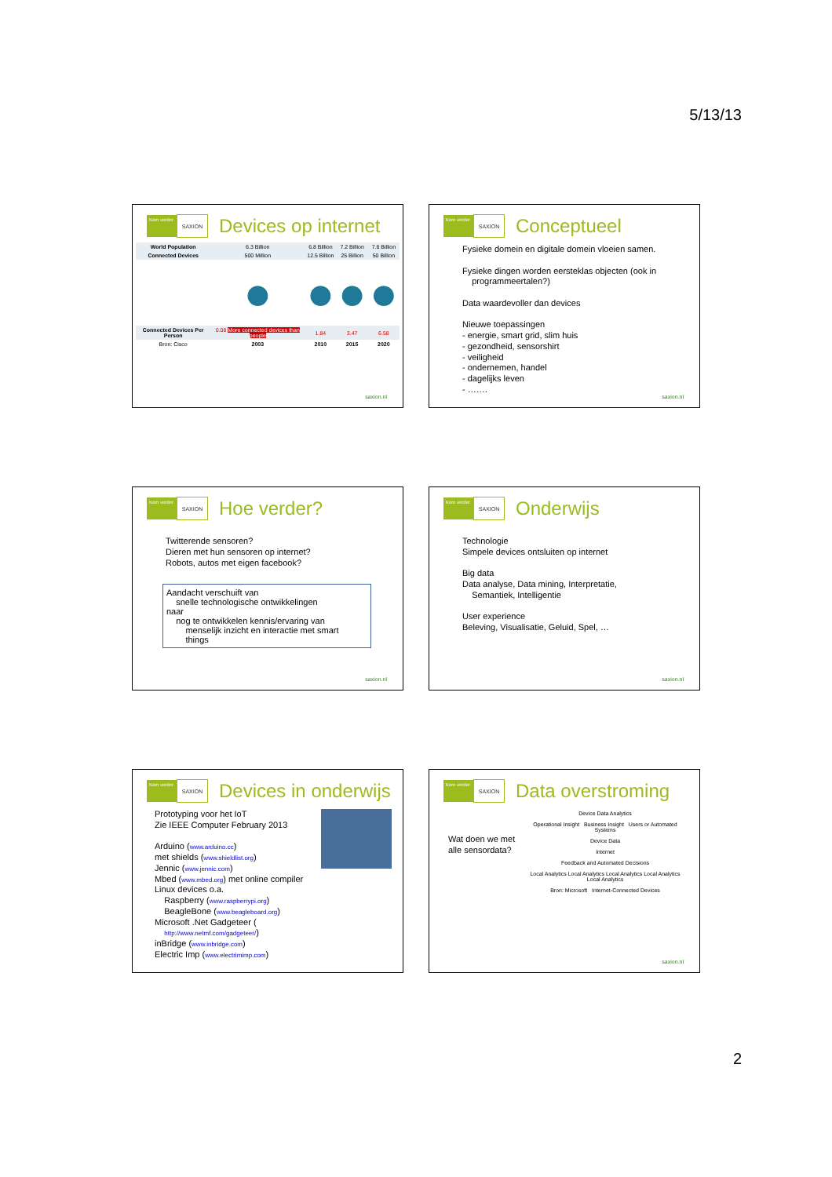5/13/13
Kom verder
SAXION
Devices op internet
| World Population | 6.3 Billion | 6.8 Billion | 7.2 Billion | 7.6 Billion |
| Connected Devices | 500 Million | 12.5 Billion | 25 Billion | 50 Billion |
| | ● | ● | ● | ● |
| Connected Devices Per Person | 0.08 More connected devices than people | 1.84 | 3.47 | 6.58 |
| Bron: Cisco | 2003 | 2010 | 2015 | 2020 |
saxion.nl
Kom verder
SAXION
Conceptueel
Fysieke domein en digitale domein vloeien samen.
Fysieke dingen worden eersteklas objecten (ook in
programmeertalen?)
Data waardevoller dan devices
Nieuwe toepassingen
- energie, smart grid, slim huis
- gezondheid, sensorshirt
- veiligheid
- ondernemen, handel
- dagelijks leven
- …….
saxion.nl
Kom verder
SAXION
Hoe verder?
Twitterende sensoren?
Dieren met hun sensoren op internet?
Robots, autos met eigen facebook?
Aandacht verschuift van
snelle technologische ontwikkelingen
naar
nog te ontwikkelen kennis/ervaring van
menselijk inzicht en interactie met smart
things
saxion.nl
Kom verder
SAXION
Onderwijs
Technologie
Simpele devices ontsluiten op internet
Big data
Data analyse, Data mining, Interpretatie,
Semantiek, Intelligentie
User experience
Beleving, Visualisatie, Geluid, Spel, …
saxion.nl
Kom verder
SAXION
Devices in onderwijs
Prototyping voor het IoT
Zie IEEE Computer February 2013
Arduino (www.arduino.cc)
met shields (www.shieldlist.org)
Jennic (www.jennic.com)
Mbed (www.mbed.org) met online compiler
Linux devices o.a.
Raspberry (www.raspberrypi.org)
BeagleBone (www.beagleboard.org)
Microsoft .Net Gadgeteer (
http://www.netmf.com/gadgeteer/)
inBridge (www.inbridge.com)
Electric Imp (www.electrimimp.com)
Kom verder
SAXION
Data overstroming
Wat doen we met alle sensordata?
Device Data Analytics
Operational Insight Business Insight Users or Automated Systems
Device Data
Internet
Feedback and Automated Decisions
Local Analytics Local Analytics Local Analytics Local Analytics Local Analytics
Bron: Microsoft Internet-Connected Devices
saxion.nl
2